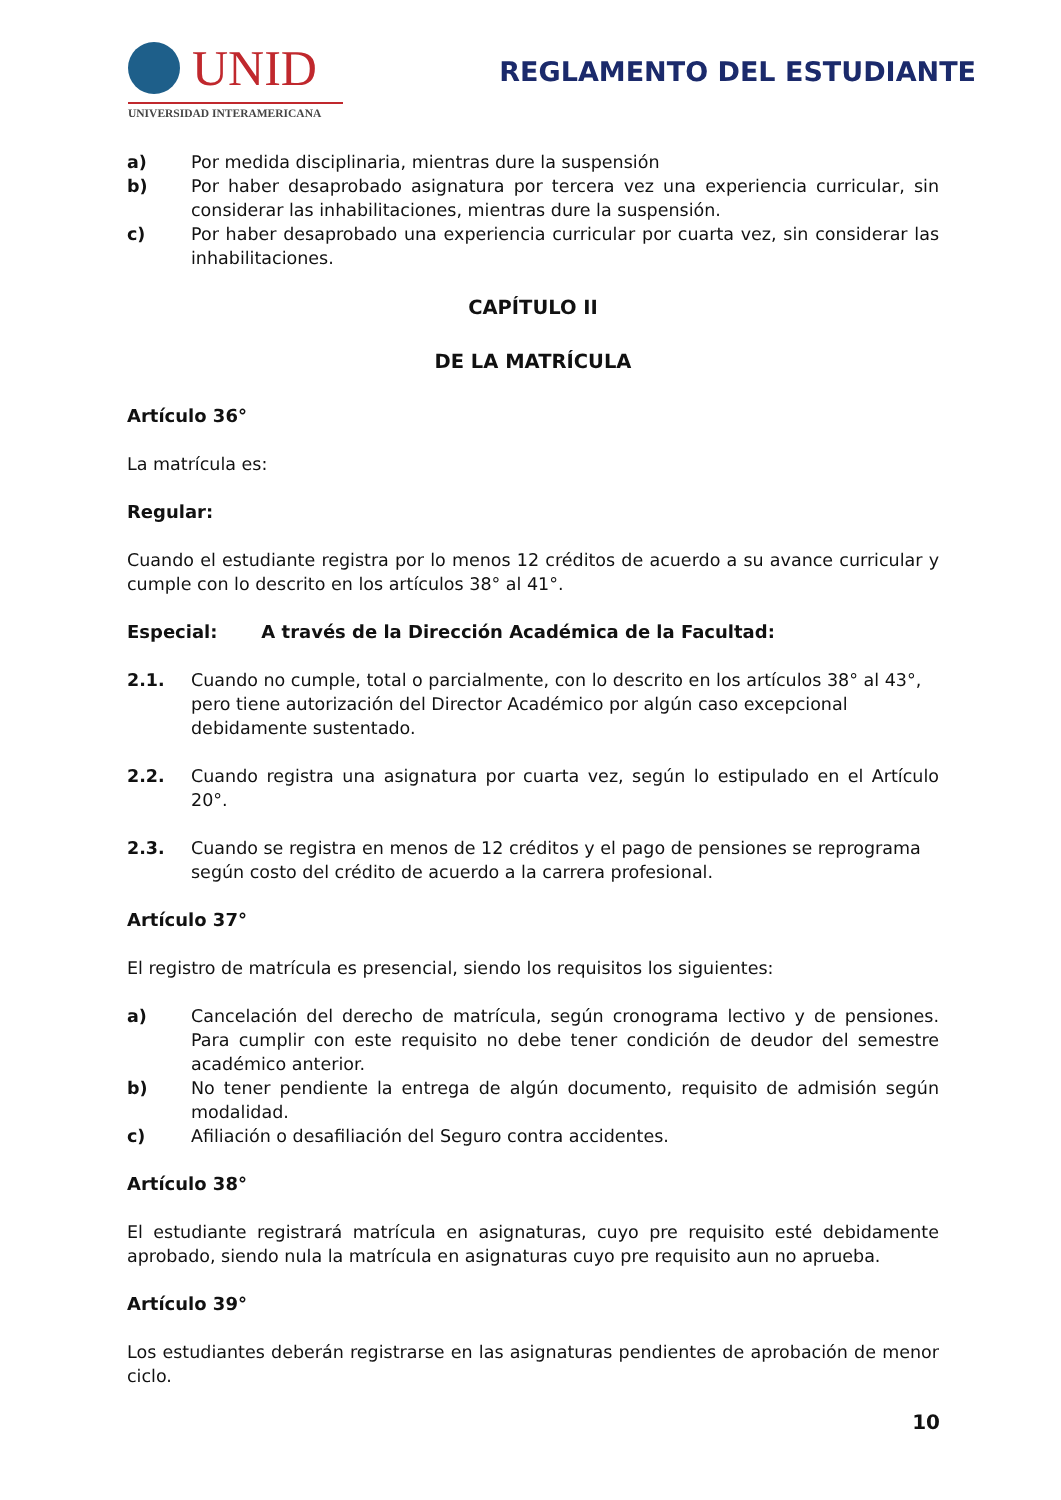UNID
UNIVERSIDAD INTERAMERICANA
REGLAMENTO DEL ESTUDIANTE
a) Por medida disciplinaria, mientras dure la suspensión
b) Por haber desaprobado asignatura por tercera vez una experiencia curricular, sin considerar las inhabilitaciones, mientras dure la suspensión.
c) Por haber desaprobado una experiencia curricular por cuarta vez, sin considerar las inhabilitaciones.
CAPÍTULO II
DE LA MATRÍCULA
Artículo 36°
La matrícula es:
Regular:
Cuando el estudiante registra por lo menos 12 créditos de acuerdo a su avance curricular y cumple con lo descrito en los artículos 38° al 41°.
Especial: A través de la Dirección Académica de la Facultad:
2.1. Cuando no cumple, total o parcialmente, con lo descrito en los artículos 38° al 43°, pero tiene autorización del Director Académico por algún caso excepcional debidamente sustentado.
2.2. Cuando registra una asignatura por cuarta vez, según lo estipulado en el Artículo 20°.
2.3. Cuando se registra en menos de 12 créditos y el pago de pensiones se reprograma según costo del crédito de acuerdo a la carrera profesional.
Artículo 37°
El registro de matrícula es presencial, siendo los requisitos los siguientes:
a) Cancelación del derecho de matrícula, según cronograma lectivo y de pensiones. Para cumplir con este requisito no debe tener condición de deudor del semestre académico anterior.
b) No tener pendiente la entrega de algún documento, requisito de admisión según modalidad.
c) Afiliación o desafiliación del Seguro contra accidentes.
Artículo 38°
El estudiante registrará matrícula en asignaturas, cuyo pre requisito esté debidamente aprobado, siendo nula la matrícula en asignaturas cuyo pre requisito aun no aprueba.
Artículo 39°
Los estudiantes deberán registrarse en las asignaturas pendientes de aprobación de menor ciclo.
10